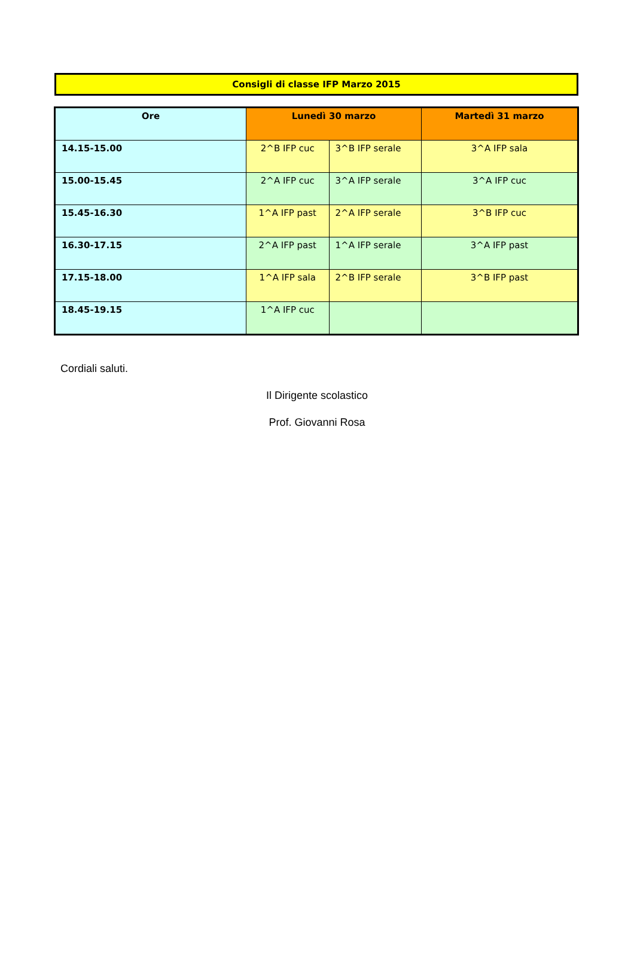Consigli di classe IFP Marzo 2015
| Ore | Lunedì 30 marzo | | Martedì 31 marzo |
| --- | --- | --- | --- |
| 14.15-15.00 | 2^B IFP cuc | 3^B IFP serale | 3^A IFP sala |
| 15.00-15.45 | 2^A IFP cuc | 3^A IFP serale | 3^A IFP cuc |
| 15.45-16.30 | 1^A IFP past | 2^A IFP serale | 3^B IFP cuc |
| 16.30-17.15 | 2^A IFP past | 1^A IFP serale | 3^A IFP past |
| 17.15-18.00 | 1^A IFP sala | 2^B IFP serale | 3^B IFP past |
| 18.45-19.15 | 1^A IFP cuc | | |
Cordiali saluti.
Il Dirigente scolastico
Prof. Giovanni Rosa